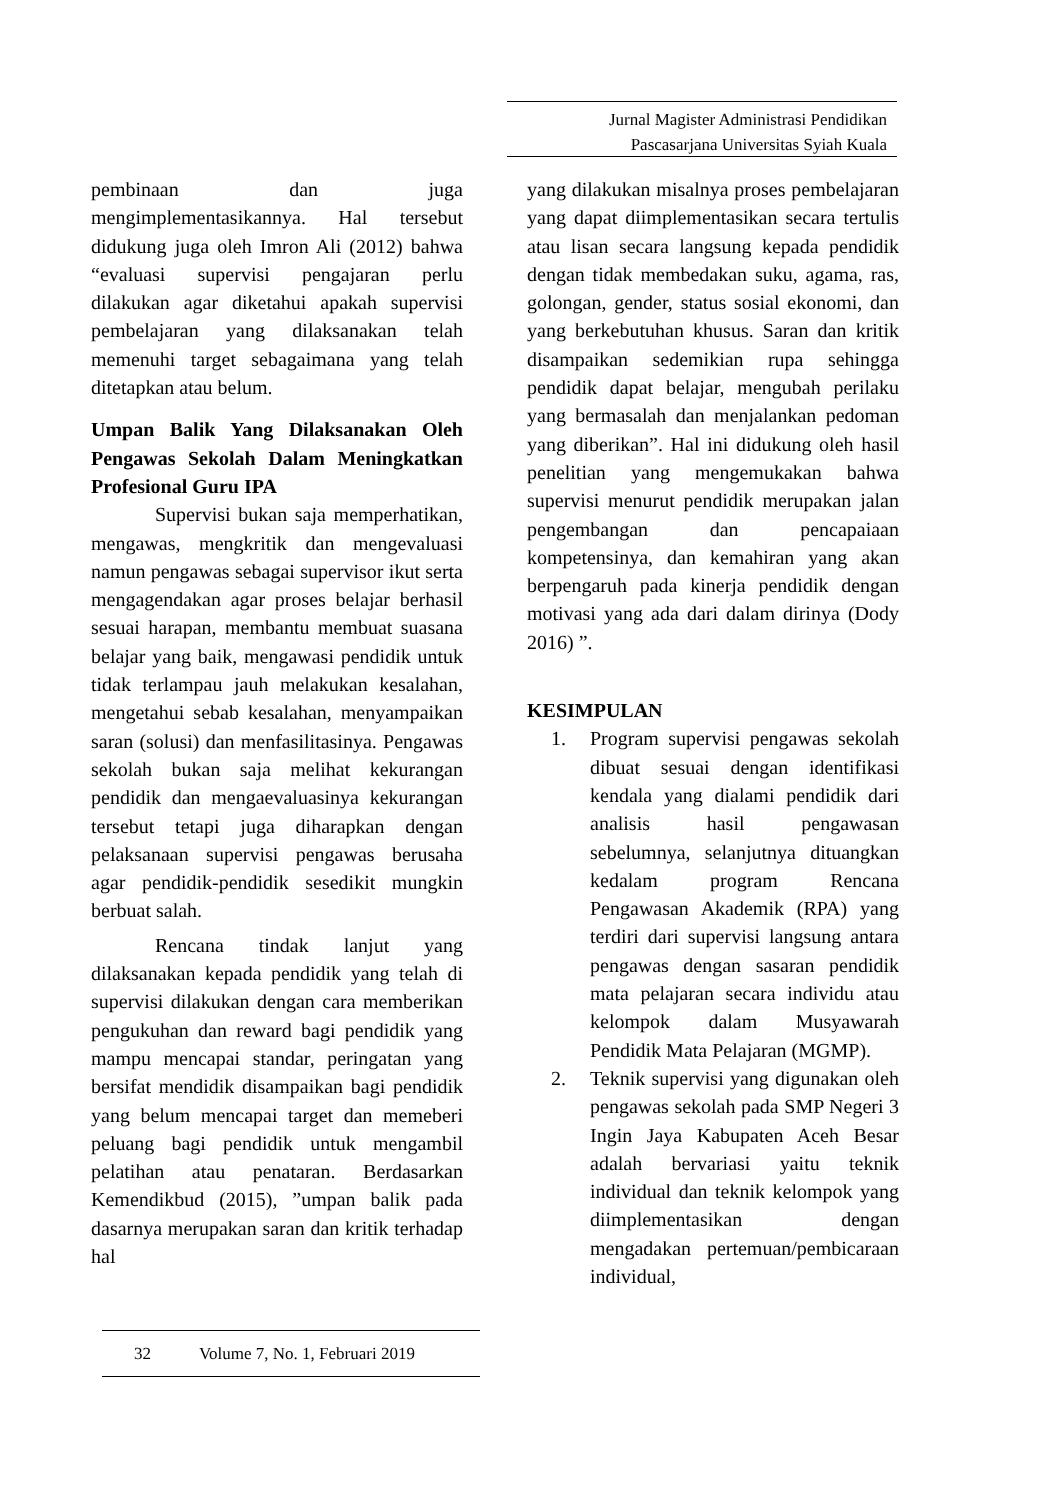Jurnal Magister Administrasi Pendidikan
Pascasarjana Universitas Syiah Kuala
pembinaan dan juga mengimplementasikannya. Hal tersebut didukung juga oleh Imron Ali (2012) bahwa “evaluasi supervisi pengajaran perlu dilakukan agar diketahui apakah supervisi pembelajaran yang dilaksanakan telah memenuhi target sebagaimana yang telah ditetapkan atau belum.
Umpan Balik Yang Dilaksanakan Oleh Pengawas Sekolah Dalam Meningkatkan Profesional Guru IPA
Supervisi bukan saja memperhatikan, mengawas, mengkritik dan mengevaluasi namun pengawas sebagai supervisor ikut serta mengagendakan agar proses belajar berhasil sesuai harapan, membantu membuat suasana belajar yang baik, mengawasi pendidik untuk tidak terlampau jauh melakukan kesalahan, mengetahui sebab kesalahan, menyampaikan saran (solusi) dan menfasilitasinya. Pengawas sekolah bukan saja melihat kekurangan pendidik dan mengaevaluasinya kekurangan tersebut tetapi juga diharapkan dengan pelaksanaan supervisi pengawas berusaha agar pendidik-pendidik sesedikit mungkin berbuat salah.
Rencana tindak lanjut yang dilaksanakan kepada pendidik yang telah di supervisi dilakukan dengan cara memberikan pengukuhan dan reward bagi pendidik yang mampu mencapai standar, peringatan yang bersifat mendidik disampaikan bagi pendidik yang belum mencapai target dan memeberi peluang bagi pendidik untuk mengambil pelatihan atau penataran. Berdasarkan Kemendikbud (2015), ”umpan balik pada dasarnya merupakan saran dan kritik terhadap hal
yang dilakukan misalnya proses pembelajaran yang dapat diimplementasikan secara tertulis atau lisan secara langsung kepada pendidik dengan tidak membedakan suku, agama, ras, golongan, gender, status sosial ekonomi, dan yang berkebutuhan khusus. Saran dan kritik disampaikan sedemikian rupa sehingga pendidik dapat belajar, mengubah perilaku yang bermasalah dan menjalankan pedoman yang diberikan”. Hal ini didukung oleh hasil penelitian yang mengemukakan bahwa supervisi menurut pendidik merupakan jalan pengembangan dan pencapaiaan kompetensinya, dan kemahiran yang akan berpengaruh pada kinerja pendidik dengan motivasi yang ada dari dalam dirinya (Dody 2016) ”.
KESIMPULAN
1. Program supervisi pengawas sekolah dibuat sesuai dengan identifikasi kendala yang dialami pendidik dari analisis hasil pengawasan sebelumnya, selanjutnya dituangkan kedalam program Rencana Pengawasan Akademik (RPA) yang terdiri dari supervisi langsung antara pengawas dengan sasaran pendidik mata pelajaran secara individu atau kelompok dalam Musyawarah Pendidik Mata Pelajaran (MGMP).
2. Teknik supervisi yang digunakan oleh pengawas sekolah pada SMP Negeri 3 Ingin Jaya Kabupaten Aceh Besar adalah bervariasi yaitu teknik individual dan teknik kelompok yang diimplementasikan dengan mengadakan pertemuan/pembicaraan individual,
32 Volume 7, No. 1, Februari 2019